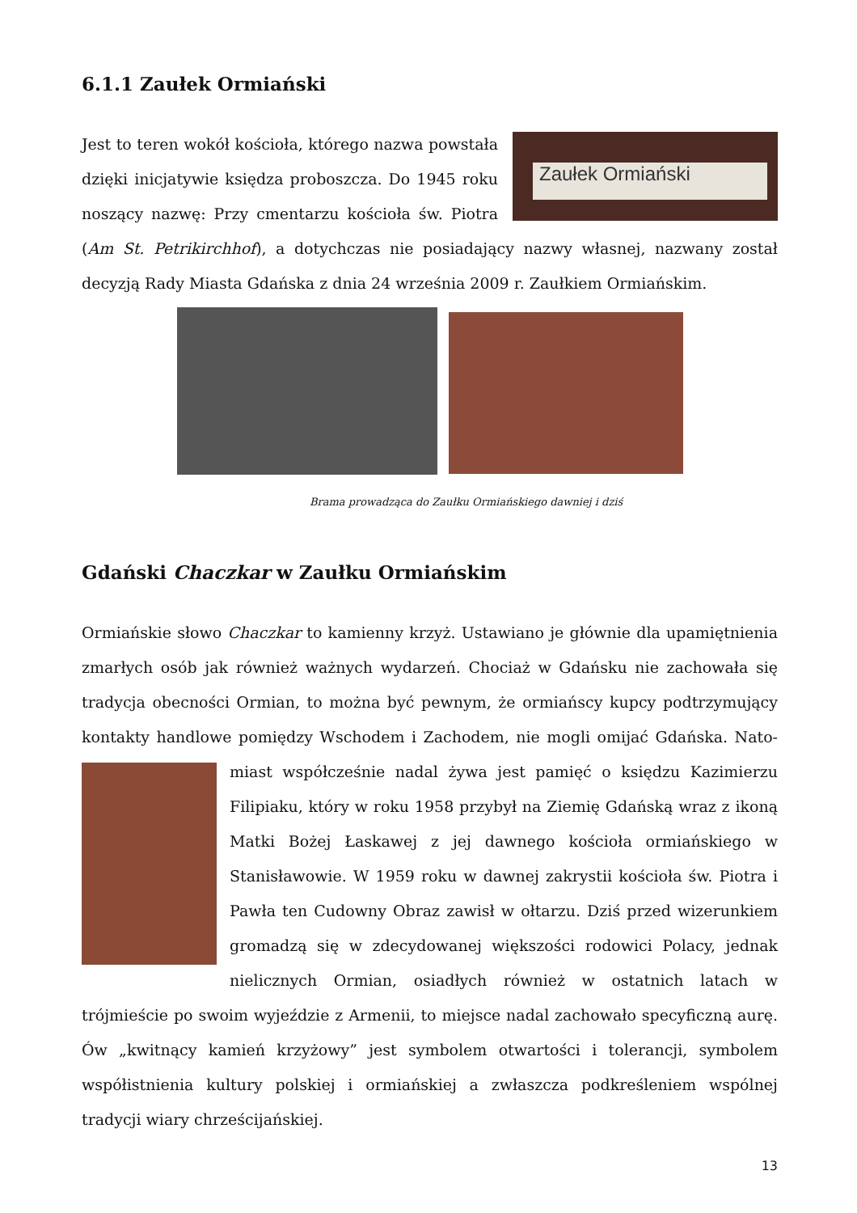6.1.1 Zaułek Ormiański
Zaułek Ormiański
Jest to teren wokół kościoła, którego nazwa powstała dzięki inicjatywie księdza proboszcza. Do 1945 roku noszący nazwę: Przy cmentarzu kościoła św. Piotra (Am St. Petrikirchhof), a dotychczas nie posiadający nazwy własnej, nazwany został decyzją Rady Miasta Gdańska z dnia 24 września 2009 r. Zaułkiem Ormiańskim.
Brama prowadząca do Zaułku Ormiańskiego dawniej i dziś
Gdański Chaczkar w Zaułku Ormiańskim
Ormiańskie słowo Chaczkar to kamienny krzyż. Ustawiano je głównie dla upamiętnienia zmarłych osób jak również ważnych wydarzeń. Chociaż w Gdańsku nie zachowała się tradycja obecności Ormian, to można być pewnym, że ormiańscy kupcy podtrzymujący kontakty handlowe pomiędzy Wschodem i Zachodem, nie mogli omijać Gdańska. Nato- miast współcześnie nadal żywa jest pamięć o księdzu Kazimierzu Filipiaku, który w roku 1958 przybył na Ziemię Gdańską wraz z ikoną Matki Bożej Łaskawej z jej dawnego kościoła ormiańskiego w Stanisławowie. W 1959 roku w dawnej zakrystii kościoła św. Piotra i Pawła ten Cudowny Obraz zawisł w ołtarzu. Dziś przed wizerunkiem gromadzą się w zdecydowanej większości rodowici Polacy, jednak nielicznych Ormian, osiadłych również w ostatnich latach w trójmieście po swoim wyjeździe z Armenii, to miejsce nadal zachowało specyficzną aurę. Ów „kwitnący kamień krzyżowy” jest symbolem otwartości i tolerancji, symbolem współistnienia kultury polskiej i ormiańskiej a zwłaszcza podkreśleniem wspólnej tradycji wiary chrześcijańskiej.
13